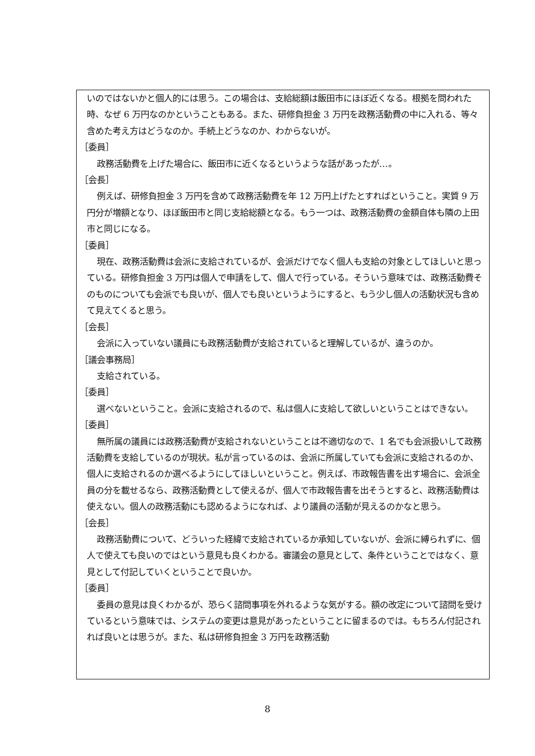いのではないかと個人的には思う。この場合は、支給総額は飯田市にほぼ近くなる。根拠を問われた時、なぜ 6 万円なのかということもある。また、研修負担金 3 万円を政務活動費の中に入れる、等々含めた考え方はどうなのか。手続上どうなのか、わからないが。
［委員］
政務活動費を上げた場合に、飯田市に近くなるというような話があったが…。
［会長］
例えば、研修負担金 3 万円を含めて政務活動費を年 12 万円上げたとすればということ。実質 9 万円分が増額となり、ほぼ飯田市と同じ支給総額となる。もう一つは、政務活動費の金額自体も隣の上田市と同じになる。
［委員］
現在、政務活動費は会派に支給されているが、会派だけでなく個人も支給の対象としてほしいと思っている。研修負担金 3 万円は個人で申請をして、個人で行っている。そういう意味では、政務活動費そのものについても会派でも良いが、個人でも良いというようにすると、もう少し個人の活動状況も含めて見えてくると思う。
［会長］
会派に入っていない議員にも政務活動費が支給されていると理解しているが、違うのか。
［議会事務局］
支給されている。
［委員］
選べないということ。会派に支給されるので、私は個人に支給して欲しいということはできない。
［委員］
無所属の議員には政務活動費が支給されないということは不適切なので、1 名でも会派扱いして政務活動費を支給しているのが現状。私が言っているのは、会派に所属していても会派に支給されるのか、個人に支給されるのか選べるようにしてほしいということ。例えば、市政報告書を出す場合に、会派全員の分を載せるなら、政務活動費として使えるが、個人で市政報告書を出そうとすると、政務活動費は使えない。個人の政務活動にも認めるようになれば、より議員の活動が見えるのかなと思う。
［会長］
政務活動費について、どういった経緯で支給されているか承知していないが、会派に縛られずに、個人で使えても良いのではという意見も良くわかる。審議会の意見として、条件ということではなく、意見として付記していくということで良いか。
［委員］
委員の意見は良くわかるが、恐らく諮問事項を外れるような気がする。額の改定について諮問を受けているという意味では、システムの変更は意見があったということに留まるのでは。もちろん付記されれば良いとは思うが。また、私は研修負担金 3 万円を政務活動
8